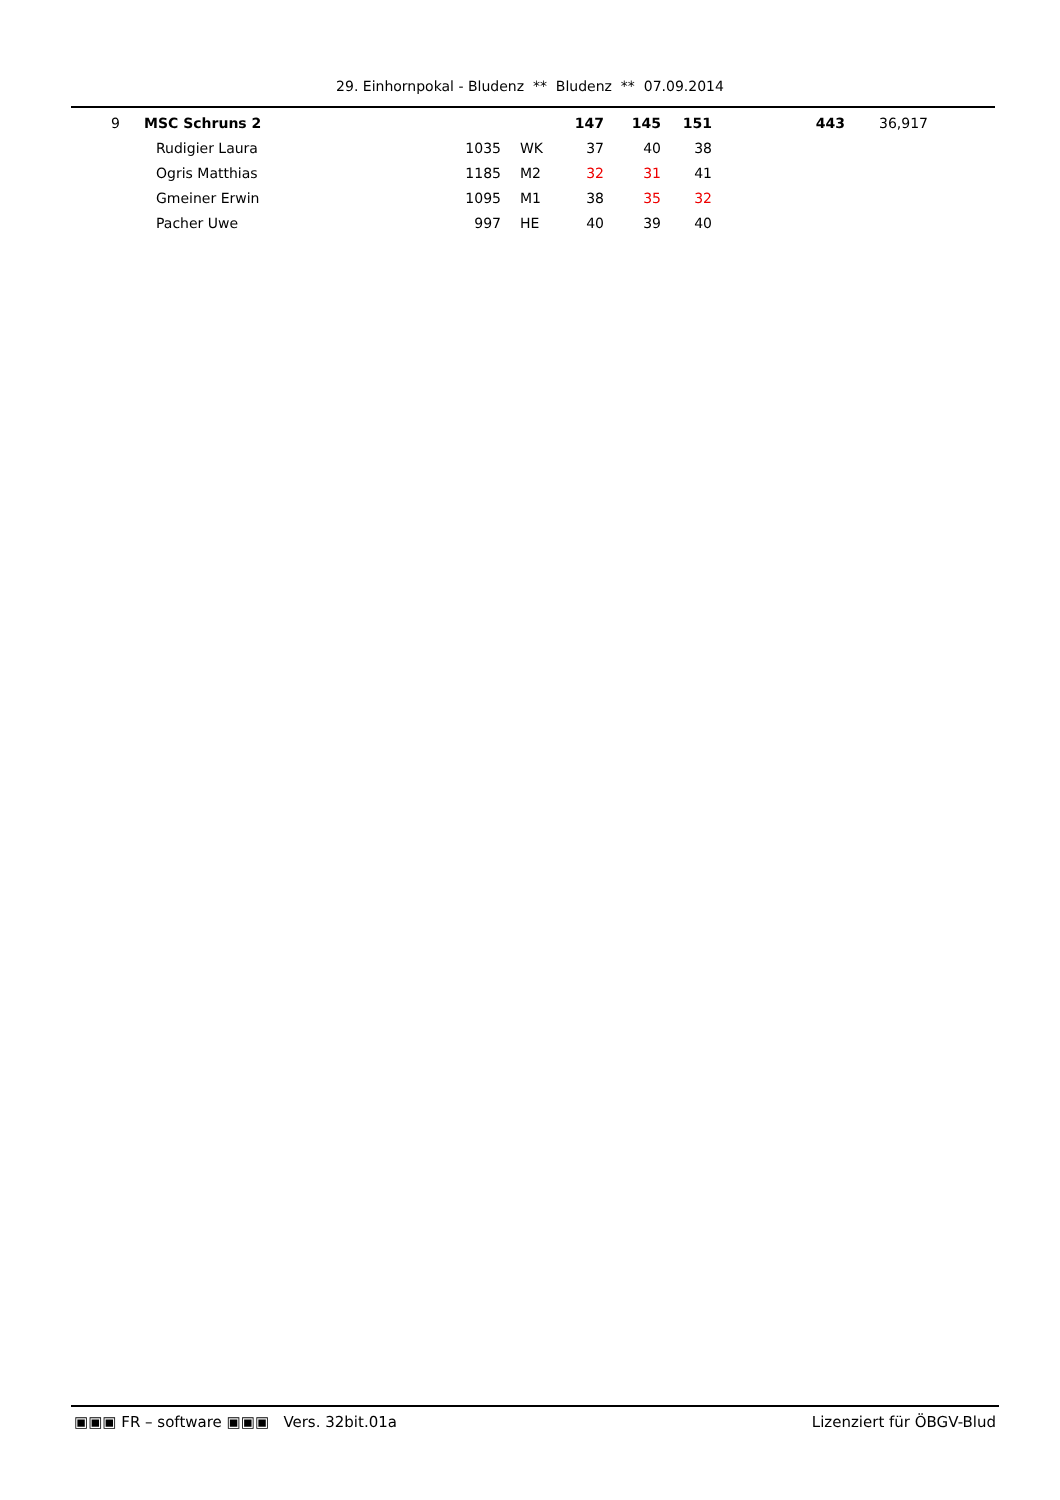29. Einhornpokal - Bludenz ** Bludenz ** 07.09.2014
| 9 | | MSC Schruns 2 | | | | 147 | 145 | 151 | 443 | | 36,917 |
| | | | Rudigier Laura | 1035 | WK | 37 | 40 | 38 | | | |
| | | | Ogris Matthias | 1185 | M2 | 32 | 31 | 41 | | | |
| | | | Gmeiner Erwin | 1095 | M1 | 38 | 35 | 32 | | | |
| | | | Pacher Uwe | 997 | HE | 40 | 39 | 40 | | | |
▣▣▣ FR – software ▣▣▣ Vers. 32bit.01a Lizenziert für ÖBGV-Blud